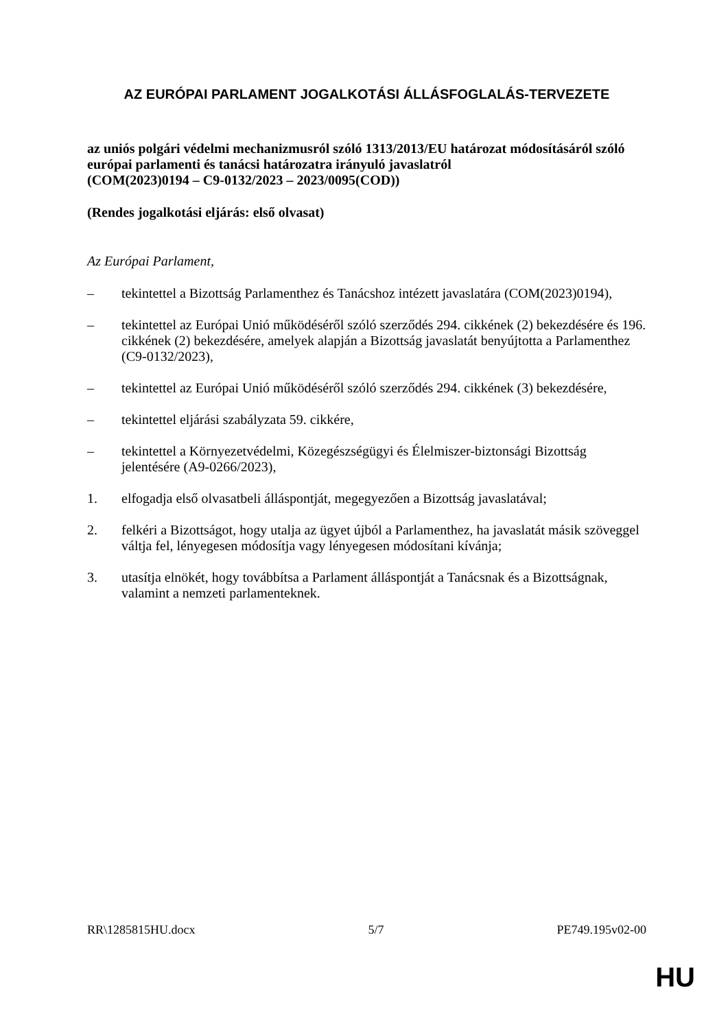AZ EURÓPAI PARLAMENT JOGALKOTÁSI ÁLLÁSFOGLALÁS-TERVEZETE
az uniós polgári védelmi mechanizmusról szóló 1313/2013/EU határozat módosításáról szóló európai parlamenti és tanácsi határozatra irányuló javaslatról
(COM(2023)0194 – C9-0132/2023 – 2023/0095(COD))
(Rendes jogalkotási eljárás: első olvasat)
Az Európai Parlament,
– tekintettel a Bizottság Parlamenthez és Tanácshoz intézett javaslatára (COM(2023)0194),
– tekintettel az Európai Unió működéséről szóló szerződés 294. cikkének (2) bekezdésére és 196. cikkének (2) bekezdésére, amelyek alapján a Bizottság javaslatát benyújtotta a Parlamenthez (C9-0132/2023),
– tekintettel az Európai Unió működéséről szóló szerződés 294. cikkének (3) bekezdésére,
– tekintettel eljárási szabályzata 59. cikkére,
– tekintettel a Környezetvédelmi, Közegészségügyi és Élelmiszer-biztonsági Bizottság jelentésére (A9-0266/2023),
1. elfogadja első olvasatbeli álláspontját, megegyezően a Bizottság javaslatával;
2. felkéri a Bizottságot, hogy utalja az ügyet újból a Parlamenthez, ha javaslatát másik szöveggel váltja fel, lényegesen módosítja vagy lényegesen módosítani kívánja;
3. utasítja elnökét, hogy továbbítsa a Parlament álláspontját a Tanácsnak és a Bizottságnak, valamint a nemzeti parlamenteknek.
RR\1285815HU.docx 5/7 PE749.195v02-00
HU